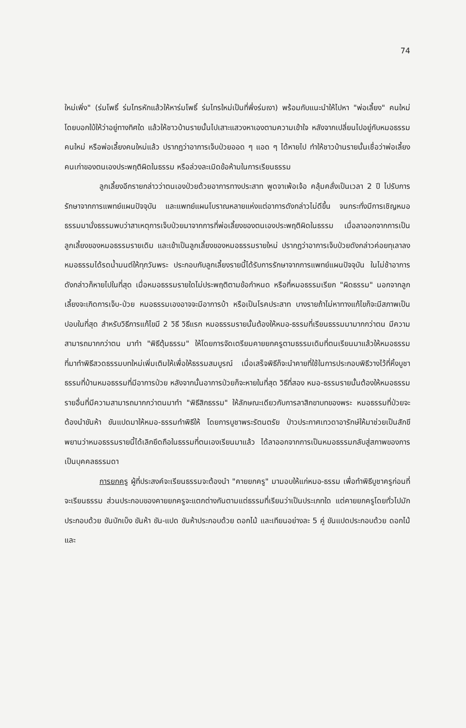74
ใหม่เพิ่ง" (ร่มโพธิ์ ร่มไทรหักแล้วให้หาร่มโพธิ์ ร่มไทรใหม่เป็นที่พึ่งร่มเงา) พร้อมกับแนะนำให้ไปหา "พ่อเลี้ยง" คนใหม่โดยบอกใบ้ให้ว่าอยู่ทางทิศใด แล้วให้ชาวบ้านรายนั้นไปเสาะแสวงหาเองตามความเข้าใจ หลังจากเปลี่ยนไปอยู่กับหมอธรรมคนใหม่ หรือพ่อเลี้ยงคนใหม่แล้ว ปรากฏว่าอาการเจ็บป่วยออด ๆ แอด ๆ ได้หายไป ทำให้ชาวบ้านรายนั้นเชื่อว่าพ่อเลี้ยงคนเก่าของตนเองประพฤติผิดในธรรม หรือล่วงละเมิดข้อห้ามในการเรียนธรรม
ลูกเลี้ยงอีกรายกล่าวว่าตนเองป่วยด้วยอาการทางประสาท พูดจาเพ้อเจ้อ คลุ้มคลั่งเป็นเวลา 2 ปี ไปรับการรักษาจากการแพทย์แผนปัจจุบัน และแพทย์แผนโบราณหลายแห่งแต่อาการดังกล่าวไม่ดีขึ้น จนกระทั่งมีการเชิญหมอธรรมมานั่งธรรมพบว่าสาเหตุการเจ็บป่วยมาจากการที่พ่อเลี้ยงของตนเองประพฤติผิดในธรรม เมื่อลาออกจากการเป็นลูกเลี้ยงของหมอธรรมรายเดิม และเข้าเป็นลูกเลี้ยงของหมอธรรมรายใหม่ ปรากฏว่าอาการเจ็บป่วยดังกล่าวค่อยทุเลาลง หมอธรรมได้รดน้ำมนต์ให้ทุกวันพระ ประกอบกับลูกเลี้ยงรายนี้ได้รับการรักษาจากการแพทย์แผนปัจจุบัน ในไม่ช้าอาการดังกล่าวก็หายไปในที่สุด เมื่อหมอธรรมรายใดไม่ประพฤติตามข้อกำหนด หรือที่หมอธรรมเรียก "ผิดธรรม" นอกจากลูกเลี้ยงจะเกิดการเจ็บ-ป่วย หมอธรรมเองอาจจะมีอาการบ้า หรือเป็นโรคประสาท บางรายถ้าไม่หาทางแก้ไขก็จะมีสภาพเป็นปอบในที่สุด สำหรับวิธีการแก้ไขมี 2 วิธี วิธีแรก หมอธรรมรายนั้นต้องให้หมอ-ธรรมที่เรียนธรรมมามากกว่าตน มีความสามารถมากกว่าตน มาทำ "พิธีตุ้มธรรม" ให้โดยการจัดเตรียมคายยกครูตามธรรมเดิมที่ตนเรียนมาแล้วให้หมอธรรมที่มาทำพิธีสวดธรรมบทใหม่เพิ่มเติมให้เพื่อให้ธรรมสมบูรณ์ เมื่อเสร็จพิธีก็จะนำคายที่ใช้ในการประกอบพิธีวางไว้ที่หิ้งบูชาธรรมที่บ้านหมอธรรมที่มีอาการป่วย หลังจากนั้นอาการป่วยก็จะหายในที่สุด วิธีที่สอง หมอ-ธรรมรายนั้นต้องให้หมอธรรมรายอื่นที่มีความสามารถมากกว่าตนมาทำ "พิธีสิกธรรม" ให้ลักษณะเดียวกับการลาสิกขาบทของพระ หมอธรรมที่ป่วยจะต้องนำขันห้า ขันแปดมาให้หมอ-ธรรมทำพิธีให้ โดยการบูชาพระรัตนตรัย ป่าวประกาศเทวดาอารักษ์ให้มาช่วยเป็นสักขีพยานว่าหมอธรรมรายนี้ได้เลิกยึดถือในธรรมที่ตนเองเรียนมาแล้ว ได้ลาออกจากการเป็นหมอธรรมกลับสู่สภาพของการเป็นบุคคลธรรมดา
การยกครู ผู้ที่ประสงค์จะเรียนธรรมจะต้องนำ "คายยกครู" มามอบให้แก่หมอ-ธรรม เพื่อทำพิธีบูชาครูก่อนที่จะเรียนธรรม ส่วนประกอบของคายยกครูจะแตกต่างกันตามแต่ธรรมที่เรียนว่าเป็นประเภทใด แต่คายยกครูโดยทั่วไปมักประกอบด้วย ขันบักเบ็ง ขันห้า ขัน-แปด ขันห้าประกอบด้วย ดอกไม้ และเทียนอย่างละ 5 คู่ ขันแปดประกอบด้วย ดอกไม้และ